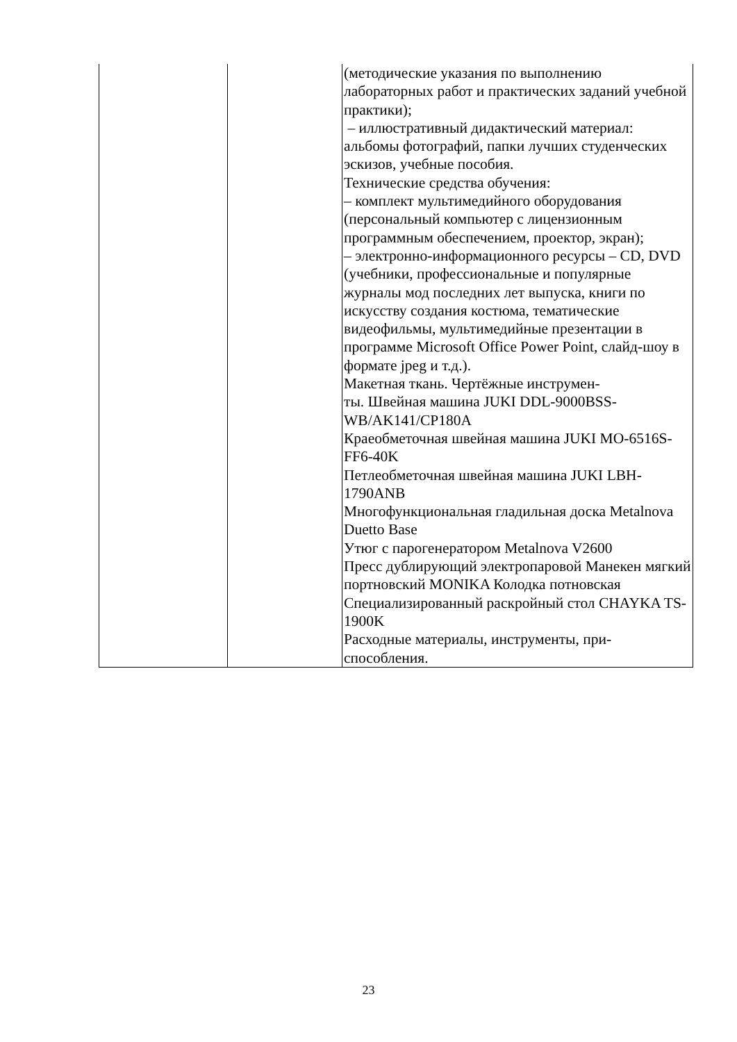| | | (методические указания по выполнению лабораторных работ и практических заданий учебной практики); – иллюстративный дидактический материал: альбомы фотографий, папки лучших студенческих эскизов, учебные пособия. Технические средства обучения: – комплект мультимедийного оборудования (персональный компьютер с лицензионным программным обеспечением, проектор, экран); – электронно-информационного ресурсы – CD, DVD (учебники, профессиональные и популярные журналы мод последних лет выпуска, книги по искусству создания костюма, тематические видеофильмы, мультимедийные презентации в программе Microsoft Office Power Point, слайд-шоу в формате jpeg и т.д.). Макетная ткань. Чертёжные инструмен- ты. Швейная машина JUKI DDL-9000BSS-WB/AK141/CP180A Краеобметочная швейная машина JUKI MO-6516S-FF6-40K Петлеобметочная швейная машина JUKI LBH-1790ANB Многофункциональная гладильная доска Metalnova Duetto Base Утюг с парогенератором Metalnova V2600 Пресс дублирующий электропаровой Манекен мягкий портновский MONIKA Колодка потновская Специализированный раскройный стол CHAYKA TS-1900K Расходные материалы, инструменты, при- способления. |
23